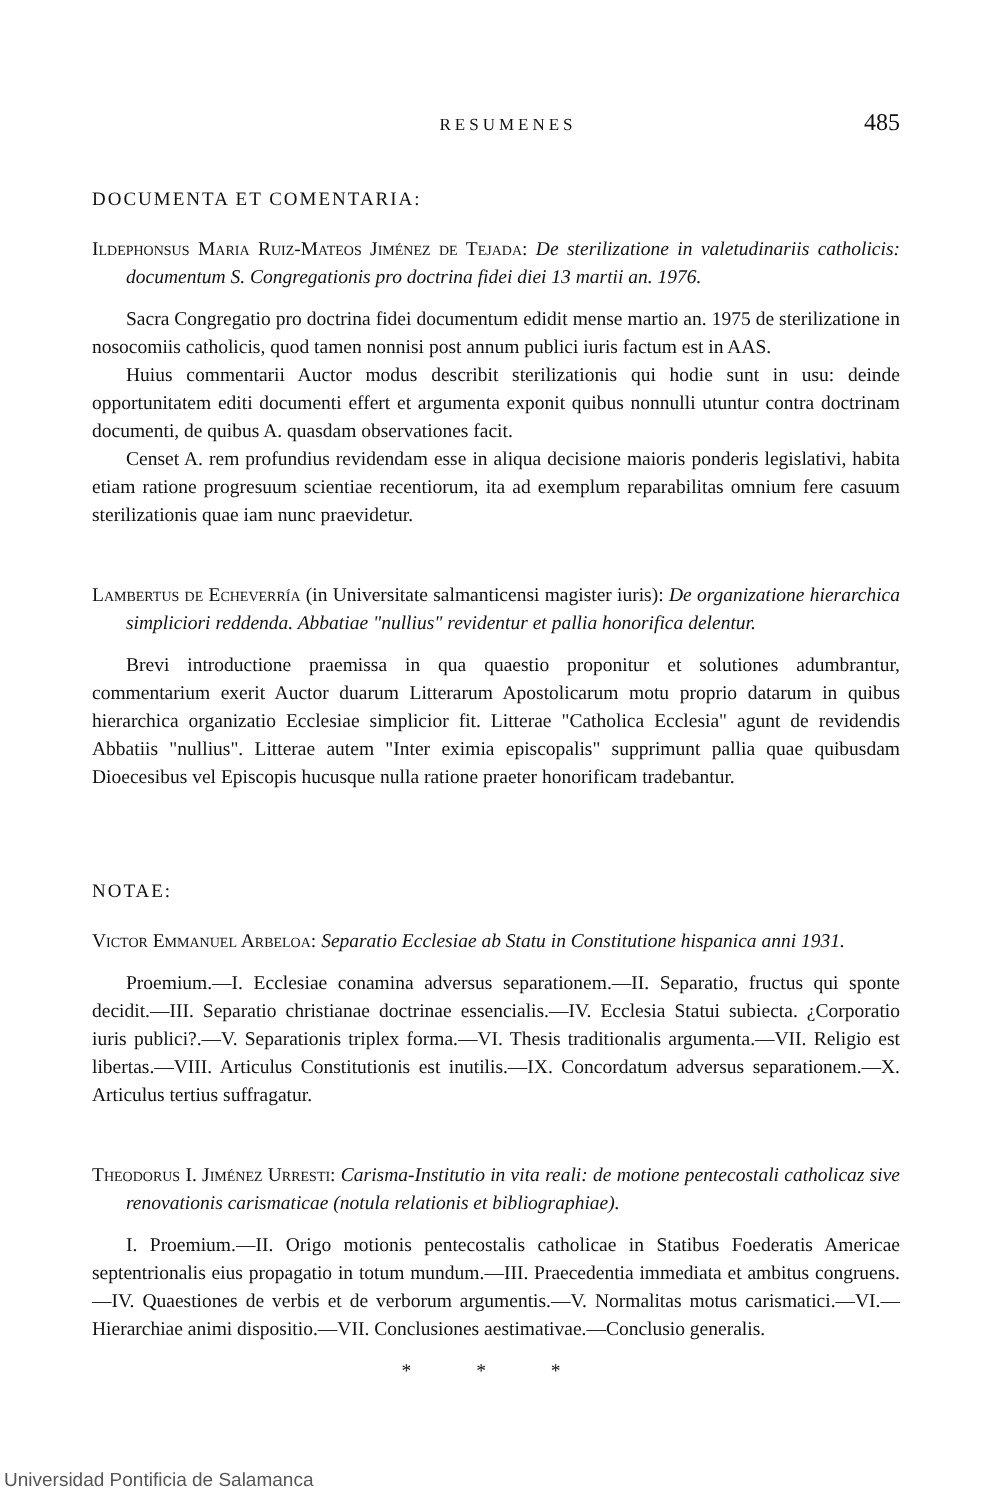RESUMENES 485
DOCUMENTA ET COMENTARIA:
Ildephonsus Maria Ruiz-Mateos Jiménez de Tejada: De sterilizatione in valetudinariis catholicis: documentum S. Congregationis pro doctrina fidei diei 13 martii an. 1976.
Sacra Congregatio pro doctrina fidei documentum edidit mense martio an. 1975 de sterilizatione in nosocomiis catholicis, quod tamen nonnisi post annum publici iuris factum est in AAS.
Huius commentarii Auctor modus describit sterilizationis qui hodie sunt in usu: deinde opportunitatem editi documenti effert et argumenta exponit quibus nonnulli utuntur contra doctrinam documenti, de quibus A. quasdam observationes facit.
Censet A. rem profundius revidendam esse in aliqua decisione maioris ponderis legislativi, habita etiam ratione progresuum scientiae recentiorum, ita ad exemplum reparabilitas omnium fere casuum sterilizationis quae iam nunc praevidetur.
Lambertus de Echeverría (in Universitate salmanticensi magister iuris): De organizatione hierarchica simpliciori reddenda. Abbatiae "nullius" revidentur et pallia honorifica delentur.
Brevi introductione praemissa in qua quaestio proponitur et solutiones adumbrantur, commentarium exerit Auctor duarum Litterarum Apostolicarum motu proprio datarum in quibus hierarchica organizatio Ecclesiae simplicior fit. Litterae "Catholica Ecclesia" agunt de revidendis Abbatiis "nullius". Litterae autem "Inter eximia episcopalis" supprimunt pallia quae quibusdam Dioecesibus vel Episcopis hucusque nulla ratione praeter honorificam tradebantur.
NOTAE:
Victor Emmanuel Arbeloa: Separatio Ecclesiae ab Statu in Constitutione hispanica anni 1931.
Proemium.—I. Ecclesiae conamina adversus separationem.—II. Separatio, fructus qui sponte decidit.—III. Separatio christianae doctrinae essencialis.—IV. Ecclesia Statui subiecta. ¿Corporatio iuris publici?.—V. Separationis triplex forma.—VI. Thesis traditionalis argumenta.—VII. Religio est libertas.—VIII. Articulus Constitutionis est inutilis.—IX. Concordatum adversus separationem.—X. Articulus tertius suffragatur.
Theodorus I. Jiménez Urresti: Carisma-Institutio in vita reali: de motione pentecostali catholicaz sive renovationis carismaticae (notula relationis et bibliographiae).
I. Proemium.—II. Origo motionis pentecostalis catholicae in Statibus Foederatis Americae septentrionalis eius propagatio in totum mundum.—III. Praecedentia immediata et ambitus congruens.—IV. Quaestiones de verbis et de verborum argumentis.—V. Normalitas motus carismatici.—VI.—Hierarchiae animi dispositio.—VII. Conclusiones aestimativae.—Conclusio generalis.
* * *
Universidad Pontificia de Salamanca